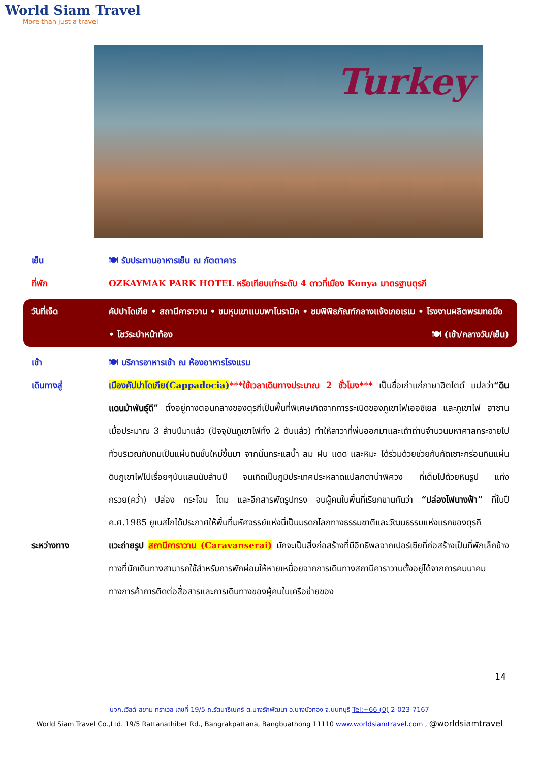World Siam Travel
More than just a travel
Turkey
เย็น 🍽 รับประทานอาหารเย็น ณ ภัตตาคาร
ที่พัก OZKAYMAK PARK HOTEL หรือเทียบเท่าระดับ 4 ดาวที่เมือง Konya มาตรฐานตุรกี
วันที่เจ็ด คัปปาโดเกีย • สถานีคาราวาน • ชมหุบเขาแบบพาโนรามิค • ชมพิพิธภัณฑ์กลางแจ้งเกอเรเม • โรงงานผลิตพรมทอมือ • โชว์ระบำหน้าท้อง 🍽 (เช้า/กลางวัน/เย็น)
เช้า 🍽 บริการอาหารเช้า ณ ห้องอาหารโรงแรม
เดินทางสู่ เมืองคัปปาโดเกีย(Cappadocia)***ใช้เวลาเดินทางประมาณ 2 ชั่วโมง*** เป็นชื่อเก่าแก่ภาษาฮิตไตต์ แปลว่า“ดินแดนม้าพันธุ์ดี” ตั้งอยู่ทางตอนกลางของตุรกีเป็นพื้นที่พิเศษเกิดจากการระเบิดของภูเขาไฟเออซิเยส และภูเขาไฟ ฮาซาน เมื่อประมาณ 3 ล้านปีมาแล้ว (ปัจจุบันภูเขาไฟทั้ง 2 ดับแล้ว) ทำให้ลาวาที่พ่นออกมาและเถ้าถ่านจำนวนมหาศาลกระจายไปทั่วบริเวณทับถมเป็นแผ่นดินชั้นใหม่ขึ้นมา จากนั้นกระแสน้ำ ลม ฝน แดด และหิมะ ได้ร่วมด้วยช่วยกันกัดเซาะกร่อนกินแผ่นดินภูเขาไฟไปเรื่อยๆนับแสนนับล้านปี จนเกิดเป็นภูมิประเทศประหลาดแปลกตาน่าพิศวง ที่เต็มไปด้วยหินรูป แท่ง กรวย(คว่ำ) ปล่อง กระโจม โดม และอีกสารพัดรูปทรง จนผู้คนในพื้นที่เรียกขานกันว่า “ปล่องไฟนางฟ้า” ที่ในปี ค.ศ.1985 ยูเนสโกได้ประกาศให้พื้นที่มหัศจรรย์แห่งนี้เป็นมรดกโลกทางธรรมชาติและวัฒนธรรมแห่งแรกของตุรกี
ระหว่างทาง แวะถ่ายรูป สถานีคาราวาน (Caravanserai) มักจะเป็นสิ่งก่อสร้างที่มีอิทธิพลจากเปอร์เซียที่ก่อสร้างเป็นที่พักเล็กข้างทางที่นักเดินทางสามารถใช้สำหรับการพักผ่อนให้หายเหนื่อยจากการเดินทางสถานีคาราวานตั้งอยู่ได้จากการคมนาคมทางการค้าการติดต่อสื่อสารและการเดินทางของผู้คนในเครือข่ายของ
14
บจก.เวิลด์ สยาม ทราเวล เลขที่ 19/5 ถ.รัตนาธิเบศร์ ต.บางรักพัฒนา อ.บางบัวทอง จ.นนทบุรี Tel:+66 (0) 2-023-7167
World Siam Travel Co.,Ltd. 19/5 Rattanathibet Rd., Bangrakpattana, Bangbuathong 11110 www.worldsiamtravel.com , @worldsiamtravel